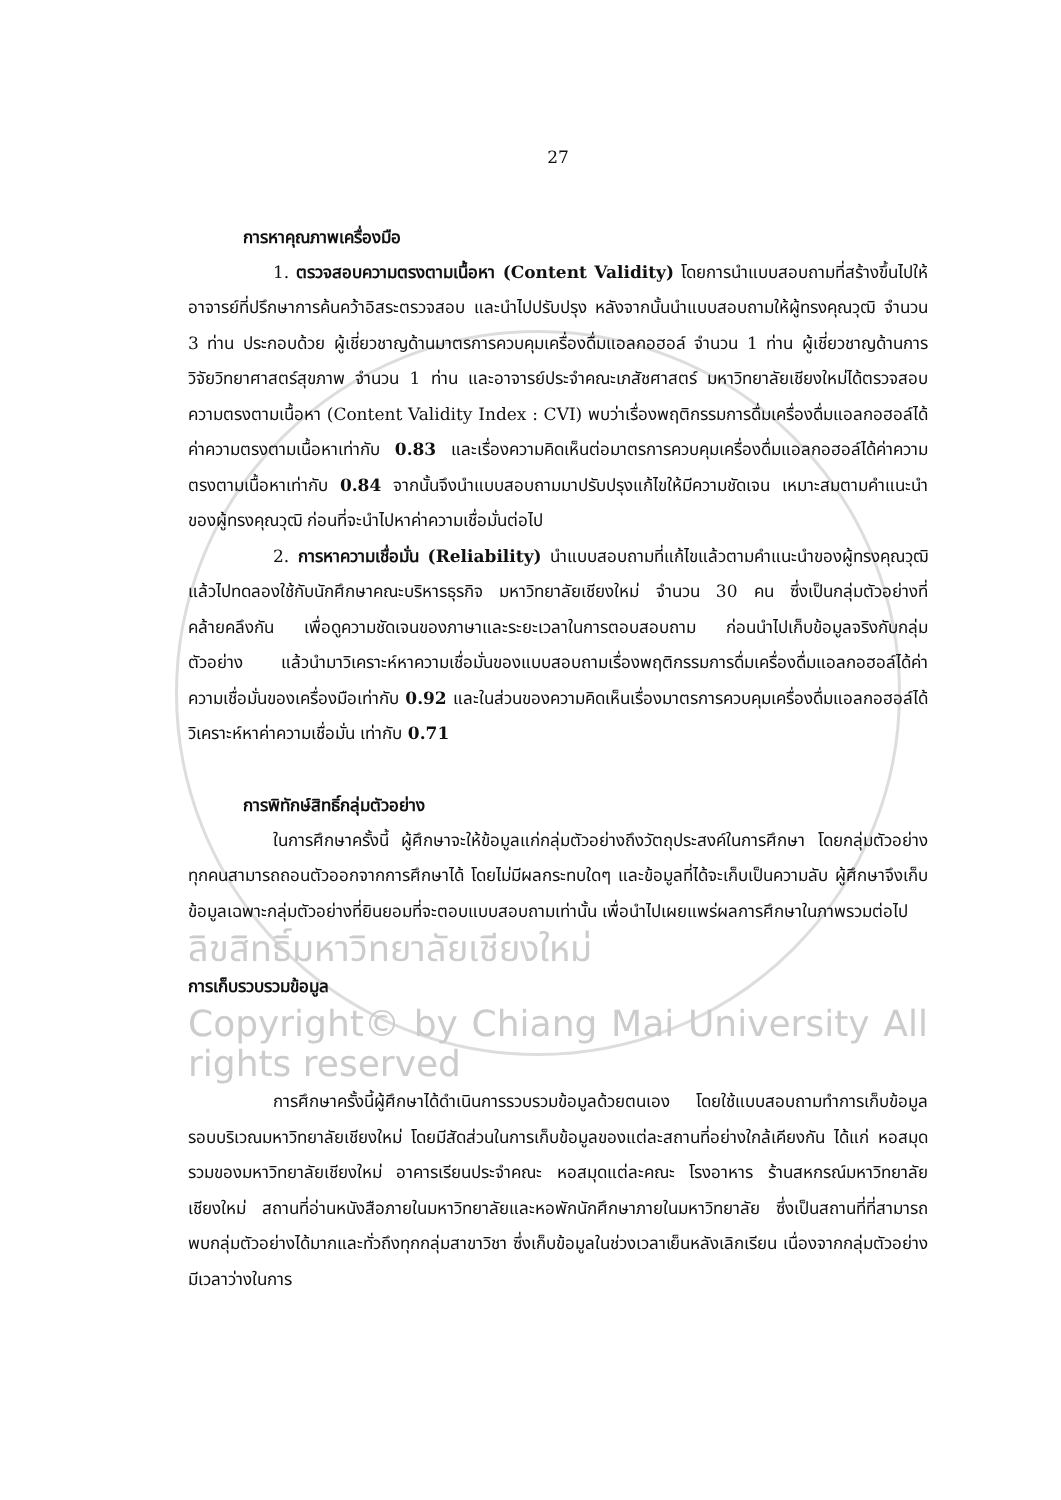27
การหาคุณภาพเครื่องมือ
1. ตรวจสอบความตรงตามเนื้อหา (Content Validity) โดยการนำแบบสอบถามที่สร้างขึ้นไปให้อาจารย์ที่ปรึกษาการค้นคว้าอิสระตรวจสอบ และนำไปปรับปรุง หลังจากนั้นนำแบบสอบถามให้ผู้ทรงคุณวุฒิ จำนวน 3 ท่าน ประกอบด้วย ผู้เชี่ยวชาญด้านมาตรการควบคุมเครื่องดื่มแอลกอฮอล์ จำนวน 1 ท่าน ผู้เชี่ยวชาญด้านการวิจัยวิทยาศาสตร์สุขภาพ จำนวน 1 ท่าน และอาจารย์ประจำคณะเภสัชศาสตร์ มหาวิทยาลัยเชียงใหม่ได้ตรวจสอบความตรงตามเนื้อหา (Content Validity Index : CVI) พบว่าเรื่องพฤติกรรมการดื่มเครื่องดื่มแอลกอฮอล์ได้ค่าความตรงตามเนื้อหาเท่ากับ 0.83 และเรื่องความคิดเห็นต่อมาตรการควบคุมเครื่องดื่มแอลกอฮอล์ได้ค่าความตรงตามเนื้อหาเท่ากับ 0.84 จากนั้นจึงนำแบบสอบถามมาปรับปรุงแก้ไขให้มีความชัดเจน เหมาะสมตามคำแนะนำของผู้ทรงคุณวุฒิ ก่อนที่จะนำไปหาค่าความเชื่อมั่นต่อไป
2. การหาความเชื่อมั่น (Reliability) นำแบบสอบถามที่แก้ไขแล้วตามคำแนะนำของผู้ทรงคุณวุฒิแล้วไปทดลองใช้กับนักศึกษาคณะบริหารธุรกิจ มหาวิทยาลัยเชียงใหม่ จำนวน 30 คน ซึ่งเป็นกลุ่มตัวอย่างที่คล้ายคลึงกัน เพื่อดูความชัดเจนของภาษาและระยะเวลาในการตอบสอบถาม ก่อนนำไปเก็บข้อมูลจริงกับกลุ่มตัวอย่าง แล้วนำมาวิเคราะห์หาความเชื่อมั่นของแบบสอบถามเรื่องพฤติกรรมการดื่มเครื่องดื่มแอลกอฮอล์ได้ค่าความเชื่อมั่นของเครื่องมือเท่ากับ 0.92 และในส่วนของความคิดเห็นเรื่องมาตรการควบคุมเครื่องดื่มแอลกอฮอล์ได้วิเคราะห์หาค่าความเชื่อมั่น เท่ากับ 0.71
การพิทักษ์สิทธิ์กลุ่มตัวอย่าง
ในการศึกษาครั้งนี้ ผู้ศึกษาจะให้ข้อมูลแก่กลุ่มตัวอย่างถึงวัตถุประสงค์ในการศึกษา โดยกลุ่มตัวอย่างทุกคนสามารถถอนตัวออกจากการศึกษาได้ โดยไม่มีผลกระทบใดๆ และข้อมูลที่ได้จะเก็บเป็นความลับ ผู้ศึกษาจึงเก็บข้อมูลเฉพาะกลุ่มตัวอย่างที่ยินยอมที่จะตอบแบบสอบถามเท่านั้น เพื่อนำไปเผยแพร่ผลการศึกษาในภาพรวมต่อไป
ลิขสิทธิ์มหาวิทยาลัยเชียงใหม่
การเก็บรวบรวมข้อมูล
Copyright© by Chiang Mai University All rights reserved
การศึกษาครั้งนี้ผู้ศึกษาได้ดำเนินการรวบรวมข้อมูลด้วยตนเอง โดยใช้แบบสอบถามทำการเก็บข้อมูลรอบบริเวณมหาวิทยาลัยเชียงใหม่ โดยมีสัดส่วนในการเก็บข้อมูลของแต่ละสถานที่อย่างใกล้เคียงกัน ได้แก่ หอสมุดรวมของมหาวิทยาลัยเชียงใหม่ อาคารเรียนประจำคณะ หอสมุดแต่ละคณะ โรงอาหาร ร้านสหกรณ์มหาวิทยาลัยเชียงใหม่ สถานที่อ่านหนังสือภายในมหาวิทยาลัยและหอพักนักศึกษาภายในมหาวิทยาลัย ซึ่งเป็นสถานที่ที่สามารถพบกลุ่มตัวอย่างได้มากและทั่วถึงทุกกลุ่มสาขาวิชา ซึ่งเก็บข้อมูลในช่วงเวลาเย็นหลังเลิกเรียน เนื่องจากกลุ่มตัวอย่างมีเวลาว่างในการ